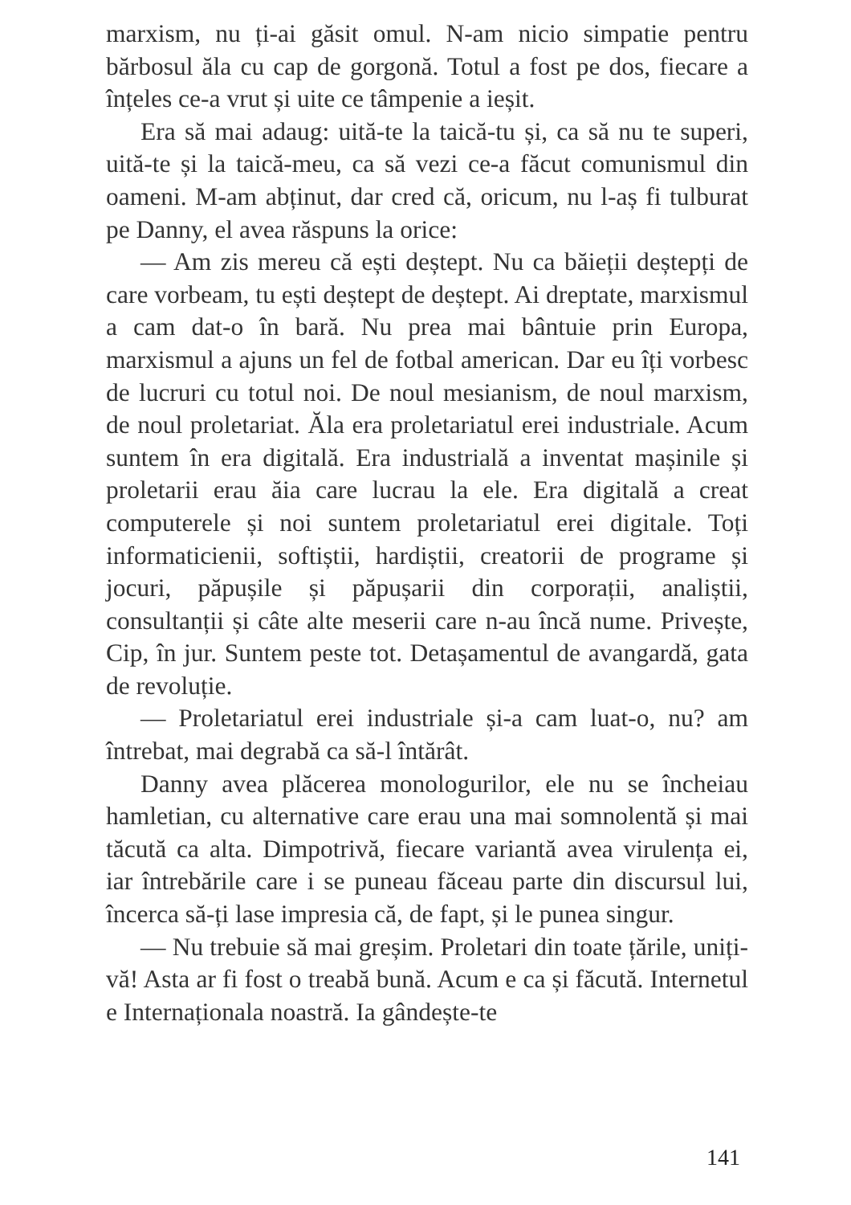marxism, nu ți-ai găsit omul. N-am nicio simpatie pentru bărbosul ăla cu cap de gorgonă. Totul a fost pe dos, fiecare a înțeles ce-a vrut și uite ce tâmpenie a ieșit.
Era să mai adaug: uită-te la taică-tu și, ca să nu te superi, uită-te și la taică-meu, ca să vezi ce-a făcut comunismul din oameni. M-am abținut, dar cred că, oricum, nu l-aș fi tulburat pe Danny, el avea răspuns la orice:
— Am zis mereu că ești deștept. Nu ca băieții deștepți de care vorbeam, tu ești deștept de deștept. Ai dreptate, marxismul a cam dat-o în bară. Nu prea mai bântuie prin Europa, marxismul a ajuns un fel de fotbal american. Dar eu îți vorbesc de lucruri cu totul noi. De noul mesianism, de noul marxism, de noul proletariat. Ăla era proletariatul erei industriale. Acum suntem în era digitală. Era industrială a inventat mașinile și proletarii erau ăia care lucrau la ele. Era digitală a creat computerele și noi suntem proletariatul erei digitale. Toți informaticienii, softiștii, hardiștii, creatorii de programe și jocuri, păpușile și păpușarii din corporații, analiștii, consultanții și câte alte meserii care n-au încă nume. Privește, Cip, în jur. Suntem peste tot. Detașamentul de avangardă, gata de revoluție.
— Proletariatul erei industriale și-a cam luat-o, nu? am întrebat, mai degrabă ca să-l întărât.
Danny avea plăcerea monologurilor, ele nu se încheiau hamletian, cu alternative care erau una mai somnolentă și mai tăcută ca alta. Dimpotrivă, fiecare variantă avea virulența ei, iar întrebările care i se puneau făceau parte din discursul lui, încerca să-ți lase impresia că, de fapt, și le punea singur.
— Nu trebuie să mai greșim. Proletari din toate țările, uniți-vă! Asta ar fi fost o treabă bună. Acum e ca și făcută. Internetul e Internaționala noastră. Ia gândește-te
141